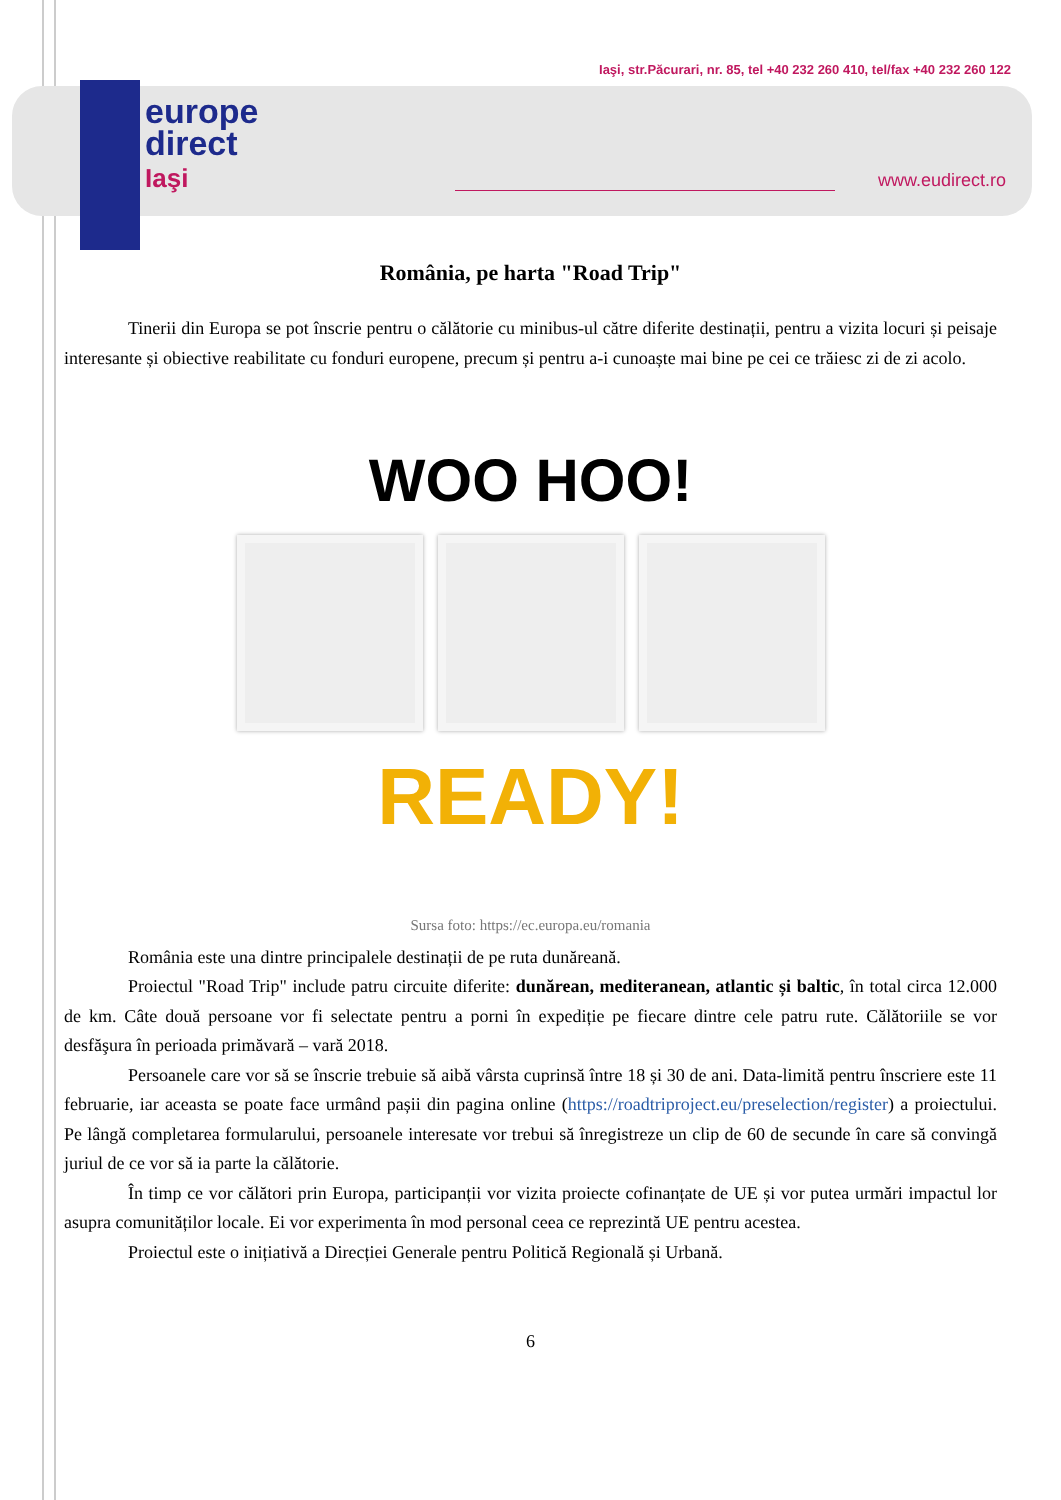europe
direct
Iaşi
Iaşi, str.Păcurari, nr. 85, tel +40 232 260 410, tel/fax +40 232 260 122
www.eudirect.ro
România, pe harta "Road Trip"
Tinerii din Europa se pot înscrie pentru o călătorie cu minibus-ul către diferite destinații, pentru a vizita locuri și peisaje interesante și obiective reabilitate cu fonduri europene, precum și pentru a-i cunoaște mai bine pe cei ce trăiesc zi de zi acolo.
WOO HOO!
READY!
Sursa foto: https://ec.europa.eu/romania
România este una dintre principalele destinații de pe ruta dunăreană.
Proiectul "Road Trip" include patru circuite diferite: dunărean, mediteranean, atlantic și baltic, în total circa 12.000 de km. Câte două persoane vor fi selectate pentru a porni în expediție pe fiecare dintre cele patru rute. Călătoriile se vor desfăşura în perioada primăvară – vară 2018.
Persoanele care vor să se înscrie trebuie să aibă vârsta cuprinsă între 18 și 30 de ani. Data-limită pentru înscriere este 11 februarie, iar aceasta se poate face urmând pașii din pagina online (https://roadtriproject.eu/preselection/register) a proiectului. Pe lângă completarea formularului, persoanele interesate vor trebui să înregistreze un clip de 60 de secunde în care să convingă juriul de ce vor să ia parte la călătorie.
În timp ce vor călători prin Europa, participanții vor vizita proiecte cofinanțate de UE și vor putea urmări impactul lor asupra comunităților locale. Ei vor experimenta în mod personal ceea ce reprezintă UE pentru acestea.
Proiectul este o inițiativă a Direcției Generale pentru Politică Regională și Urbană.
6